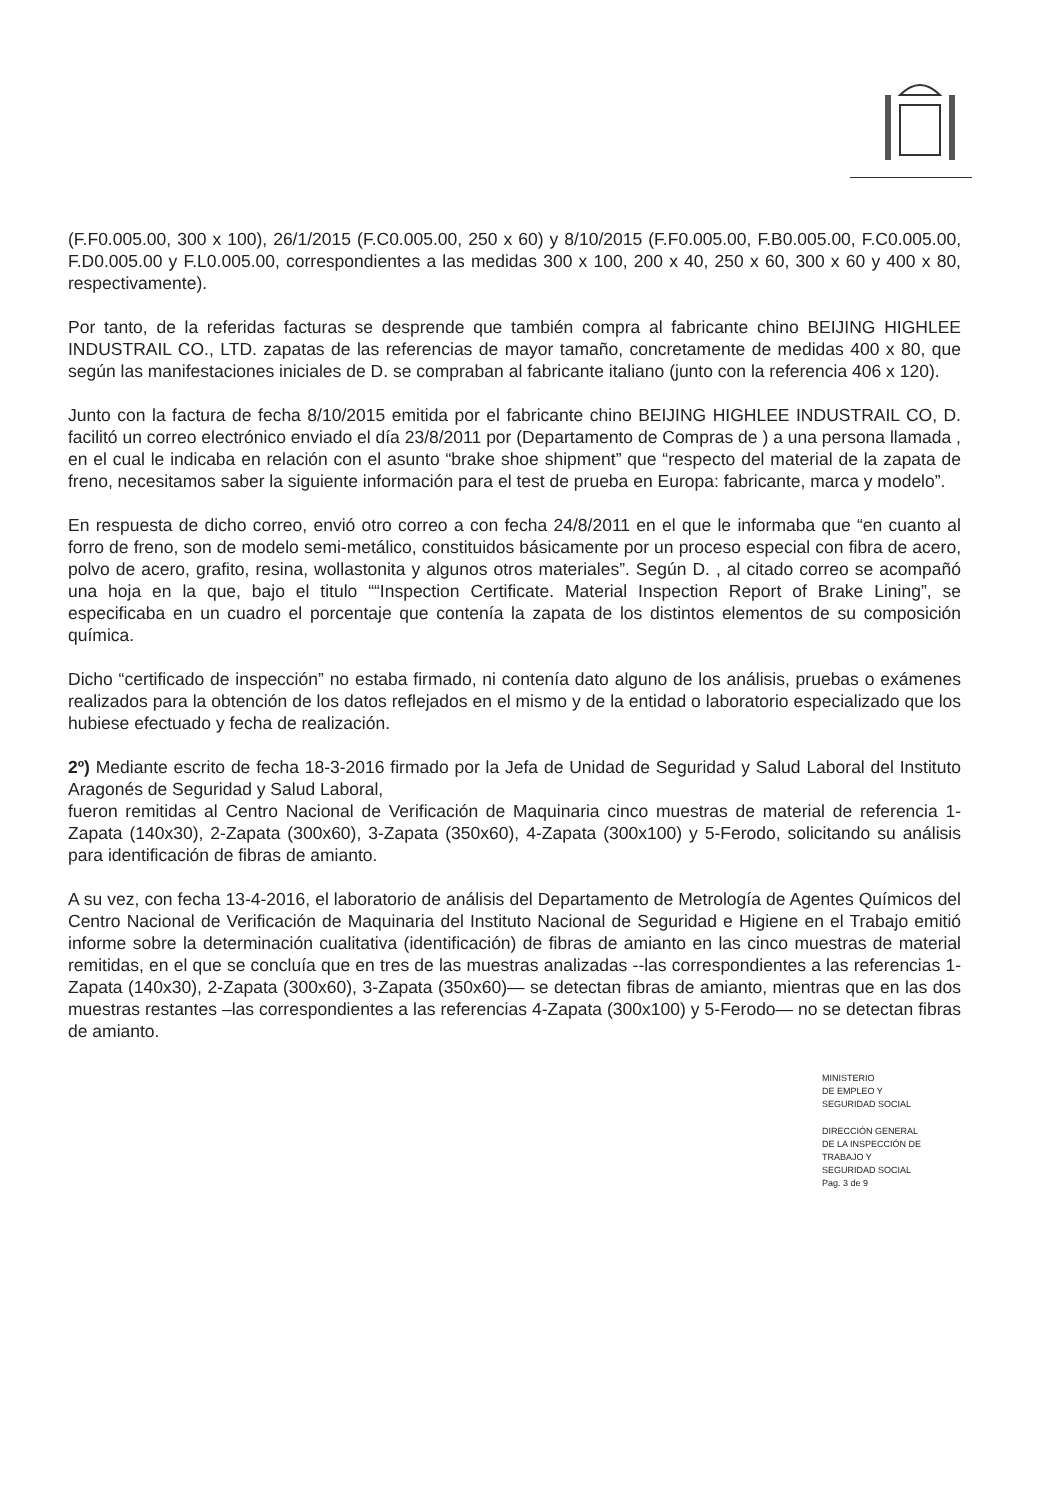(F.F0.005.00, 300 x 100), 26/1/2015 (F.C0.005.00, 250 x 60) y 8/10/2015 (F.F0.005.00, F.B0.005.00, F.C0.005.00, F.D0.005.00 y F.L0.005.00, correspondientes a las medidas 300 x 100, 200 x 40, 250 x 60, 300 x 60 y 400 x 80, respectivamente).
Por tanto, de la referidas facturas se desprende que también compra al fabricante chino BEIJING HIGHLEE INDUSTRAIL CO., LTD. zapatas de las referencias de mayor tamaño, concretamente de medidas 400 x 80, que según las manifestaciones iniciales de D. se compraban al fabricante italiano (junto con la referencia 406 x 120).
Junto con la factura de fecha 8/10/2015 emitida por el fabricante chino BEIJING HIGHLEE INDUSTRAIL CO, D. facilitó un correo electrónico enviado el día 23/8/2011 por (Departamento de Compras de ) a una persona llamada , en el cual le indicaba en relación con el asunto “brake shoe shipment” que “respecto del material de la zapata de freno, necesitamos saber la siguiente información para el test de prueba en Europa: fabricante, marca y modelo”.
En respuesta de dicho correo, envió otro correo a con fecha 24/8/2011 en el que le informaba que “en cuanto al forro de freno, son de modelo semi-metálico, constituidos básicamente por un proceso especial con fibra de acero, polvo de acero, grafito, resina, wollastonita y algunos otros materiales”. Según D. , al citado correo se acompañó una hoja en la que, bajo el titulo ““Inspection Certificate. Material Inspection Report of Brake Lining”, se especificaba en un cuadro el porcentaje que contenía la zapata de los distintos elementos de su composición química.
Dicho “certificado de inspección” no estaba firmado, ni contenía dato alguno de los análisis, pruebas o exámenes realizados para la obtención de los datos reflejados en el mismo y de la entidad o laboratorio especializado que los hubiese efectuado y fecha de realización.
2º) Mediante escrito de fecha 18-3-2016 firmado por la Jefa de Unidad de Seguridad y Salud Laboral del Instituto Aragonés de Seguridad y Salud Laboral,
fueron remitidas al Centro Nacional de Verificación de Maquinaria cinco muestras de material de referencia 1-Zapata (140x30), 2-Zapata (300x60), 3-Zapata (350x60), 4-Zapata (300x100) y 5-Ferodo, solicitando su análisis para identificación de fibras de amianto.
A su vez, con fecha 13-4-2016, el laboratorio de análisis del Departamento de Metrología de Agentes Químicos del Centro Nacional de Verificación de Maquinaria del Instituto Nacional de Seguridad e Higiene en el Trabajo emitió informe sobre la determinación cualitativa (identificación) de fibras de amianto en las cinco muestras de material remitidas, en el que se concluía que en tres de las muestras analizadas --las correspondientes a las referencias 1-Zapata (140x30), 2-Zapata (300x60), 3-Zapata (350x60)— se detectan fibras de amianto, mientras que en las dos muestras restantes –las correspondientes a las referencias 4-Zapata (300x100) y 5-Ferodo— no se detectan fibras de amianto.
MINISTERIO
DE EMPLEO Y
SEGURIDAD SOCIAL
DIRECCIÓN GENERAL
DE LA INSPECCIÓN DE
TRABAJO Y
SEGURIDAD SOCIAL
Pag. 3 de 9